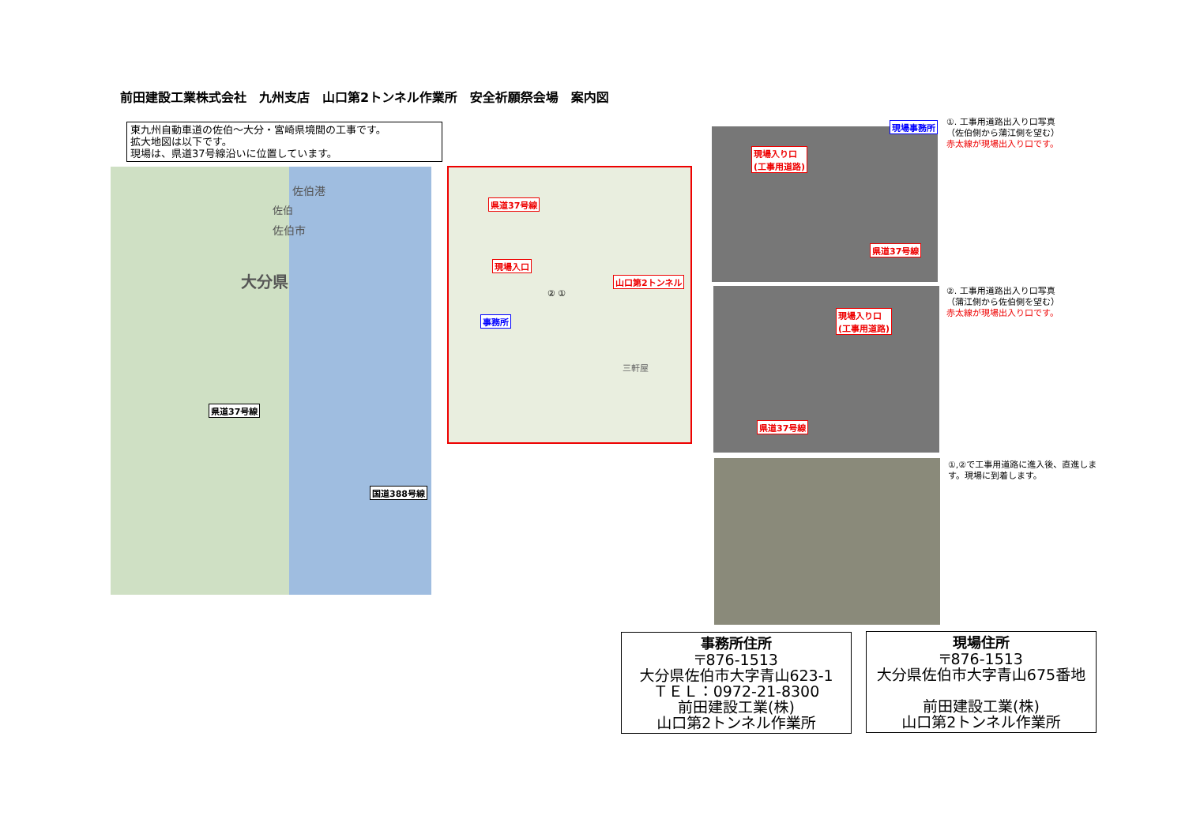前田建設工業株式会社　九州支店　山口第2トンネル作業所　安全祈願祭会場　案内図
東九州自動車道の佐伯～大分・宮崎県境間の工事です。
拡大地図は以下です。
現場は、県道37号線沿いに位置しています。
県道37号線
国道388号線
大分県
佐伯港
佐伯
佐伯市
県道37号線
現場入口
山口第2トンネル
事務所
② ①
三軒屋
現場入り口
(工事用道路)
現場事務所
県道37号線
①. 工事用道路出入り口写真
（佐伯側から蒲江側を望む）
赤太線が現場出入り口です。
現場入り口
(工事用道路)
県道37号線
②. 工事用道路出入り口写真
（蒲江側から佐伯側を望む）
赤太線が現場出入り口です。
①,②で工事用道路に進入後、直進します。現場に到着します。
事務所住所
〒876-1513
大分県佐伯市大字青山623-1
ＴＥＬ：0972-21-8300
前田建設工業(株)
山口第2トンネル作業所
現場住所
〒876-1513
大分県佐伯市大字青山675番地
前田建設工業(株)
山口第2トンネル作業所